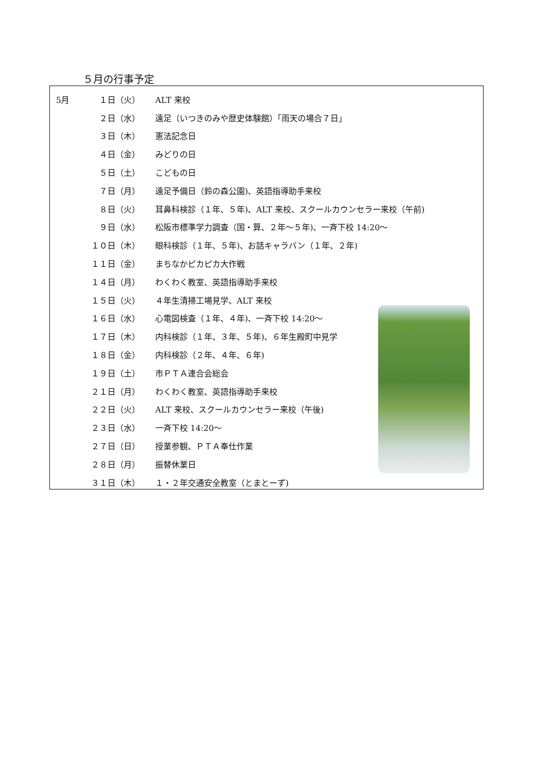５月の行事予定
| 5月 | １日（火） | ALT 来校 |
| | ２日（水） | 遠足（いつきのみや歴史体験館）「雨天の場合７日」 |
| | ３日（木） | 憲法記念日 |
| | ４日（金） | みどりの日 |
| | ５日（土） | こどもの日 |
| | ７日（月） | 遠足予備日（鈴の森公園)、英語指導助手来校 |
| | ８日（火） | 耳鼻科検診（１年、５年)、ALT 来校、スクールカウンセラー来校（午前) |
| | ９日（水） | 松阪市標準学力調査（国・算、２年～５年)、一斉下校 14:20～ |
| | １０日（木） | 眼科検診（１年、５年)、お話キャラバン（１年、２年) |
| | １１日（金） | まちなかピカピカ大作戦 |
| | １４日（月） | わくわく教室、英語指導助手来校 |
| | １５日（火） | ４年生清掃工場見学、ALT 来校 |
| | １６日（水） | 心電図検査（１年、４年)、一斉下校 14:20～ |
| | １７日（木） | 内科検診（１年、３年、５年)、６年生殿町中見学 |
| | １８日（金） | 内科検診（２年、４年、６年) |
| | １９日（土） | 市ＰＴＡ連合会総会 |
| | ２１日（月） | わくわく教室、英語指導助手来校 |
| | ２２日（火） | ALT 来校、スクールカウンセラー来校（午後) |
| | ２３日（水） | 一斉下校 14:20～ |
| | ２７日（日） | 授業参観、ＰＴＡ奉仕作業 |
| | ２８日（月） | 振替休業日 |
| | ３１日（木） | １・２年交通安全教室（とまとーず) |